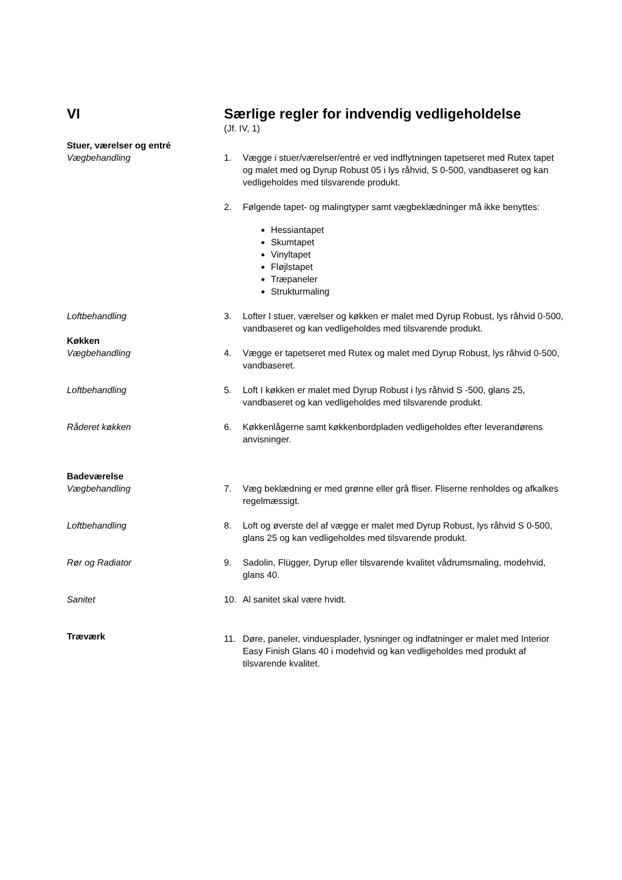VI Særlige regler for indvendig vedligeholdelse
(Jf. IV, 1)
Stuer, værelser og entré
Vægbehandling
1. Vægge i stuer/værelser/entré er ved indflytningen tapetseret med Rutex tapet og malet med og Dyrup Robust 05 i lys råhvid, S 0-500, vandbaseret og kan vedligeholdes med tilsvarende produkt.
2. Følgende tapet- og malingtyper samt vægbeklædninger må ikke benyttes:
Hessiantapet
Skumtapet
Vinyltapet
Fløjlstapet
Træpaneler
Strukturmaling
Loftbehandling 3. Lofter I stuer, værelser og køkken er malet med Dyrup Robust, lys råhvid 0-500, vandbaseret og kan vedligeholdes med tilsvarende produkt.
Køkken
Vægbehandling
4. Vægge er tapetseret med Rutex og malet med Dyrup Robust, lys råhvid 0-500, vandbaseret.
Loftbehandling 5. Loft I køkken er malet med Dyrup Robust i lys råhvid S -500, glans 25, vandbaseret og kan vedligeholdes med tilsvarende produkt.
Råderet køkken 6. Køkkenlågerne samt køkkenbordpladen vedligeholdes efter leverandørens anvisninger.
Badeværelse
Vægbehandling
7. Væg beklædning er med grønne eller grå fliser. Fliserne renholdes og afkalkes regelmæssigt.
Loftbehandling 8. Loft og øverste del af vægge er malet med Dyrup Robust, lys råhvid S 0-500, glans 25 og kan vedligeholdes med tilsvarende produkt.
Rør og Radiator 9. Sadolin, Flügger, Dyrup eller tilsvarende kvalitet vådrumsmaling, modehvid, glans 40.
Sanitet 10. Al sanitet skal være hvidt.
Træværk
11. Døre, paneler, vinduesplader, lysninger og indfatninger er malet med Interior Easy Finish Glans 40 i modehvid og kan vedligeholdes med produkt af tilsvarende kvalitet.